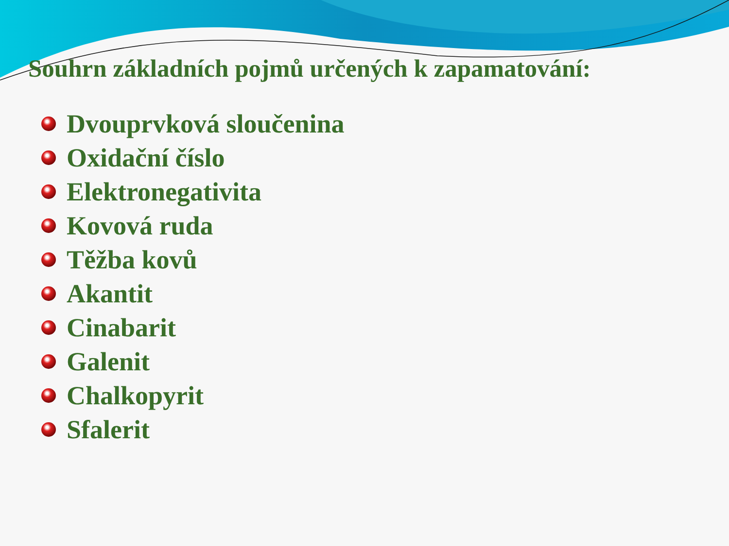Souhrn základních pojmů určených k zapamatování:
Dvouprvková sloučenina
Oxidační číslo
Elektronegativita
Kovová ruda
Těžba kovů
Akantit
Cinabarit
Galenit
Chalkopyrit
Sfalerit